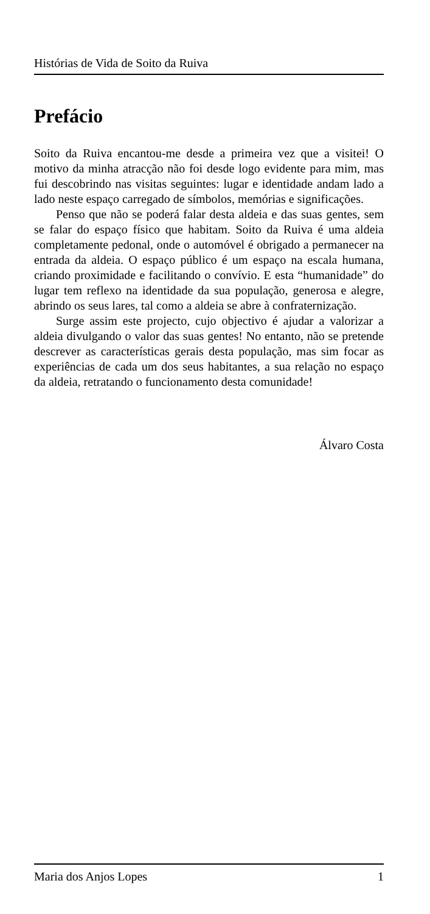Histórias de Vida de Soito da Ruiva
Prefácio
Soito da Ruiva encantou-me desde a primeira vez que a visitei! O motivo da minha atracção não foi desde logo evidente para mim, mas fui descobrindo nas visitas seguintes: lugar e identidade andam lado a lado neste espaço carregado de símbolos, memórias e significações.
Penso que não se poderá falar desta aldeia e das suas gentes, sem se falar do espaço físico que habitam. Soito da Ruiva é uma aldeia completamente pedonal, onde o automóvel é obrigado a permanecer na entrada da aldeia. O espaço público é um espaço na escala humana, criando proximidade e facilitando o convívio. E esta “humanidade” do lugar tem reflexo na identidade da sua população, generosa e alegre, abrindo os seus lares, tal como a aldeia se abre à confraternização.
Surge assim este projecto, cujo objectivo é ajudar a valorizar a aldeia divulgando o valor das suas gentes! No entanto, não se pretende descrever as características gerais desta população, mas sim focar as experiências de cada um dos seus habitantes, a sua relação no espaço da aldeia, retratando o funcionamento desta comunidade!
Álvaro Costa
Maria dos Anjos Lopes 1